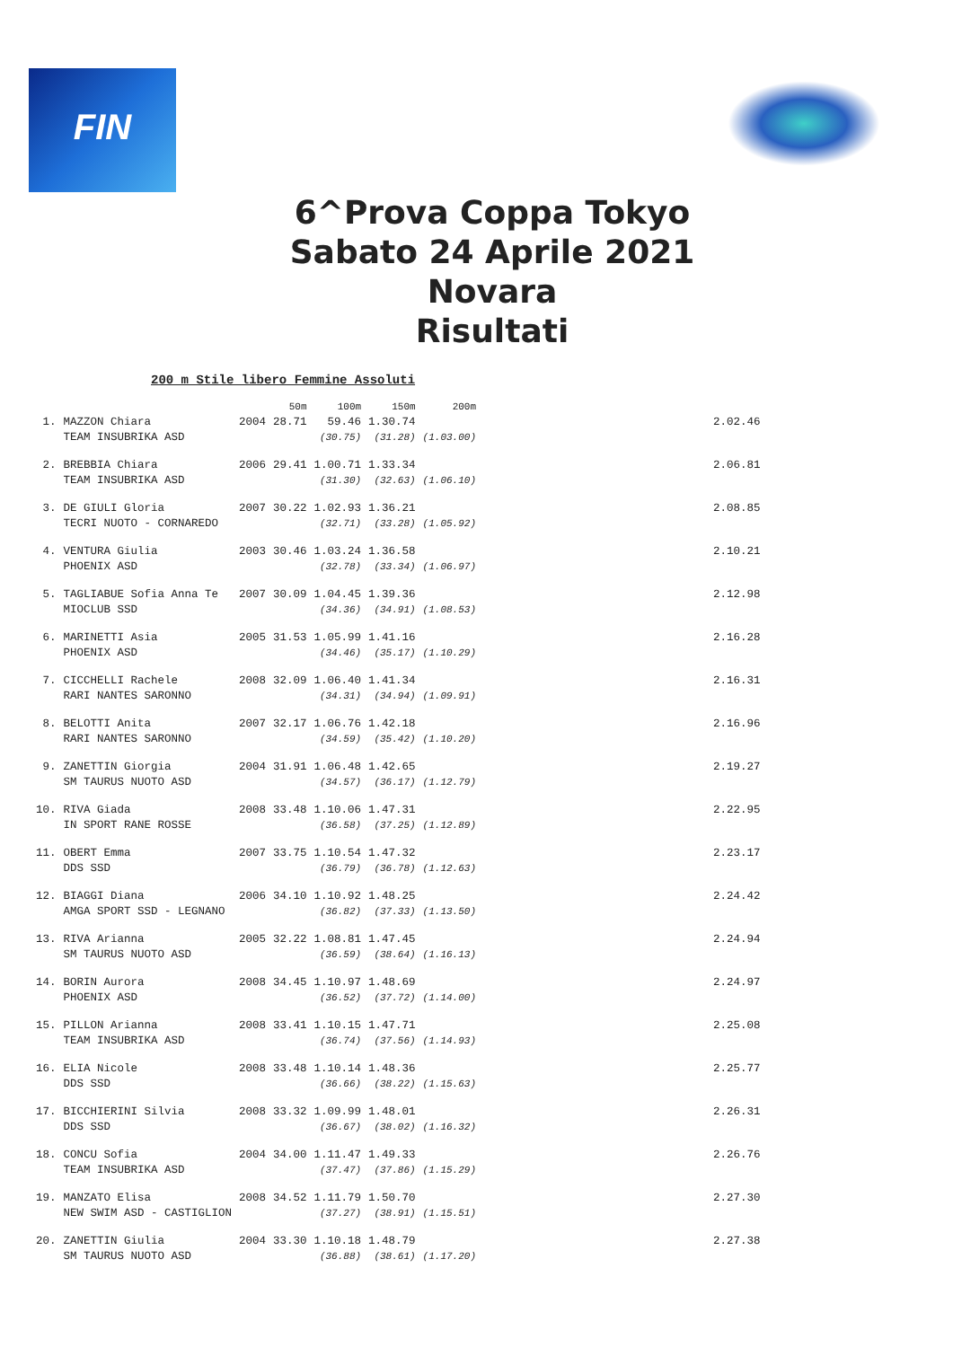FIN
6^Prova Coppa Tokyo
Sabato 24 Aprile 2021
Novara
Risultati
200 m Stile libero Femmine Assoluti
| | | | 50m | 100m | 150m | 200m | |
| --- | --- | --- | --- | --- | --- | --- | --- |
| 1. | MAZZON Chiara | 2004 | 28.71 | 59.46 | 1.30.74 | | 2.02.46 |
| | TEAM INSUBRIKA ASD | | | (30.75) | (31.28) | (1.03.00) | |
| 2. | BREBBIA Chiara | 2006 | 29.41 | 1.00.71 | 1.33.34 | | 2.06.81 |
| | TEAM INSUBRIKA ASD | | | (31.30) | (32.63) | (1.06.10) | |
| 3. | DE GIULI Gloria | 2007 | 30.22 | 1.02.93 | 1.36.21 | | 2.08.85 |
| | TECRI NUOTO - CORNAREDO | | | (32.71) | (33.28) | (1.05.92) | |
| 4. | VENTURA Giulia | 2003 | 30.46 | 1.03.24 | 1.36.58 | | 2.10.21 |
| | PHOENIX ASD | | | (32.78) | (33.34) | (1.06.97) | |
| 5. | TAGLIABUE Sofia Anna Te | 2007 | 30.09 | 1.04.45 | 1.39.36 | | 2.12.98 |
| | MIOCLUB SSD | | | (34.36) | (34.91) | (1.08.53) | |
| 6. | MARINETTI Asia | 2005 | 31.53 | 1.05.99 | 1.41.16 | | 2.16.28 |
| | PHOENIX ASD | | | (34.46) | (35.17) | (1.10.29) | |
| 7. | CICCHELLI Rachele | 2008 | 32.09 | 1.06.40 | 1.41.34 | | 2.16.31 |
| | RARI NANTES SARONNO | | | (34.31) | (34.94) | (1.09.91) | |
| 8. | BELOTTI Anita | 2007 | 32.17 | 1.06.76 | 1.42.18 | | 2.16.96 |
| | RARI NANTES SARONNO | | | (34.59) | (35.42) | (1.10.20) | |
| 9. | ZANETTIN Giorgia | 2004 | 31.91 | 1.06.48 | 1.42.65 | | 2.19.27 |
| | SM TAURUS NUOTO ASD | | | (34.57) | (36.17) | (1.12.79) | |
| 10. | RIVA Giada | 2008 | 33.48 | 1.10.06 | 1.47.31 | | 2.22.95 |
| | IN SPORT RANE ROSSE | | | (36.58) | (37.25) | (1.12.89) | |
| 11. | OBERT Emma | 2007 | 33.75 | 1.10.54 | 1.47.32 | | 2.23.17 |
| | DDS SSD | | | (36.79) | (36.78) | (1.12.63) | |
| 12. | BIAGGI Diana | 2006 | 34.10 | 1.10.92 | 1.48.25 | | 2.24.42 |
| | AMGA SPORT SSD - LEGNANO | | | (36.82) | (37.33) | (1.13.50) | |
| 13. | RIVA Arianna | 2005 | 32.22 | 1.08.81 | 1.47.45 | | 2.24.94 |
| | SM TAURUS NUOTO ASD | | | (36.59) | (38.64) | (1.16.13) | |
| 14. | BORIN Aurora | 2008 | 34.45 | 1.10.97 | 1.48.69 | | 2.24.97 |
| | PHOENIX ASD | | | (36.52) | (37.72) | (1.14.00) | |
| 15. | PILLON Arianna | 2008 | 33.41 | 1.10.15 | 1.47.71 | | 2.25.08 |
| | TEAM INSUBRIKA ASD | | | (36.74) | (37.56) | (1.14.93) | |
| 16. | ELIA Nicole | 2008 | 33.48 | 1.10.14 | 1.48.36 | | 2.25.77 |
| | DDS SSD | | | (36.66) | (38.22) | (1.15.63) | |
| 17. | BICCHIERINI Silvia | 2008 | 33.32 | 1.09.99 | 1.48.01 | | 2.26.31 |
| | DDS SSD | | | (36.67) | (38.02) | (1.16.32) | |
| 18. | CONCU Sofia | 2004 | 34.00 | 1.11.47 | 1.49.33 | | 2.26.76 |
| | TEAM INSUBRIKA ASD | | | (37.47) | (37.86) | (1.15.29) | |
| 19. | MANZATO Elisa | 2008 | 34.52 | 1.11.79 | 1.50.70 | | 2.27.30 |
| | NEW SWIM ASD - CASTIGLION | | | (37.27) | (38.91) | (1.15.51) | |
| 20. | ZANETTIN Giulia | 2004 | 33.30 | 1.10.18 | 1.48.79 | | 2.27.38 |
| | SM TAURUS NUOTO ASD | | | (36.88) | (38.61) | (1.17.20) | |